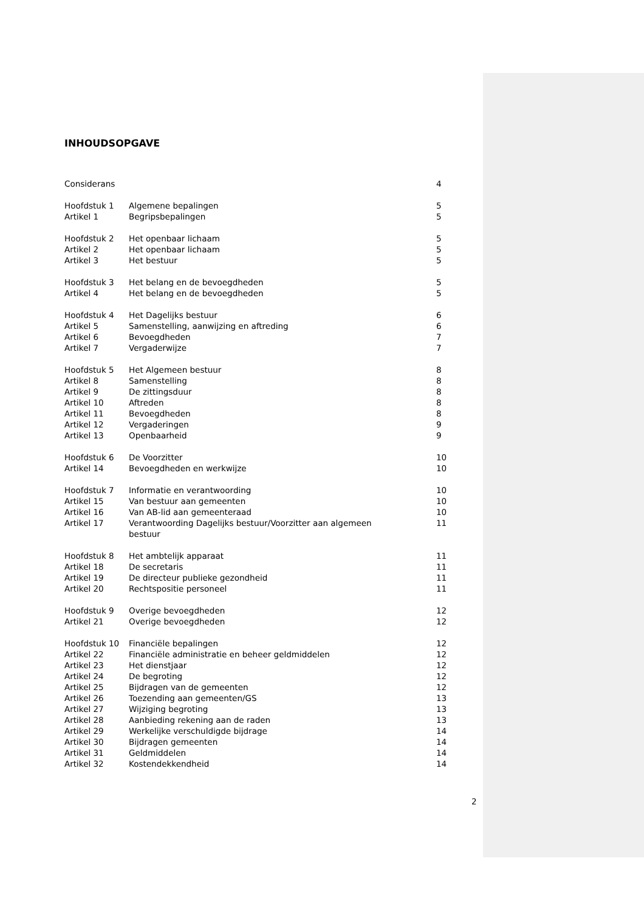INHOUDSOPGAVE
| Considerans | | 4 |
| Hoofdstuk 1 | Algemene bepalingen | 5 |
| Artikel 1 | Begripsbepalingen | 5 |
| Hoofdstuk 2 | Het openbaar lichaam | 5 |
| Artikel 2 | Het openbaar lichaam | 5 |
| Artikel 3 | Het bestuur | 5 |
| Hoofdstuk 3 | Het belang en de bevoegdheden | 5 |
| Artikel 4 | Het belang en de bevoegdheden | 5 |
| Hoofdstuk 4 | Het Dagelijks bestuur | 6 |
| Artikel 5 | Samenstelling, aanwijzing en aftreding | 6 |
| Artikel 6 | Bevoegdheden | 7 |
| Artikel 7 | Vergaderwijze | 7 |
| Hoofdstuk 5 | Het Algemeen bestuur | 8 |
| Artikel 8 | Samenstelling | 8 |
| Artikel 9 | De zittingsduur | 8 |
| Artikel 10 | Aftreden | 8 |
| Artikel 11 | Bevoegdheden | 8 |
| Artikel 12 | Vergaderingen | 9 |
| Artikel 13 | Openbaarheid | 9 |
| Hoofdstuk 6 | De Voorzitter | 10 |
| Artikel 14 | Bevoegdheden en werkwijze | 10 |
| Hoofdstuk 7 | Informatie en verantwoording | 10 |
| Artikel 15 | Van bestuur aan gemeenten | 10 |
| Artikel 16 | Van AB-lid aan gemeenteraad | 10 |
| Artikel 17 | Verantwoording Dagelijks bestuur/Voorzitter aan algemeen bestuur | 11 |
| Hoofdstuk 8 | Het ambtelijk apparaat | 11 |
| Artikel 18 | De secretaris | 11 |
| Artikel 19 | De directeur publieke gezondheid | 11 |
| Artikel 20 | Rechtspositie personeel | 11 |
| Hoofdstuk 9 | Overige bevoegdheden | 12 |
| Artikel 21 | Overige bevoegdheden | 12 |
| Hoofdstuk 10 | Financiële bepalingen | 12 |
| Artikel 22 | Financiële administratie en beheer geldmiddelen | 12 |
| Artikel 23 | Het dienstjaar | 12 |
| Artikel 24 | De begroting | 12 |
| Artikel 25 | Bijdragen van de gemeenten | 12 |
| Artikel 26 | Toezending aan gemeenten/GS | 13 |
| Artikel 27 | Wijziging begroting | 13 |
| Artikel 28 | Aanbieding rekening aan de raden | 13 |
| Artikel 29 | Werkelijke verschuldigde bijdrage | 14 |
| Artikel 30 | Bijdragen gemeenten | 14 |
| Artikel 31 | Geldmiddelen | 14 |
| Artikel 32 | Kostendekkendheid | 14 |
2